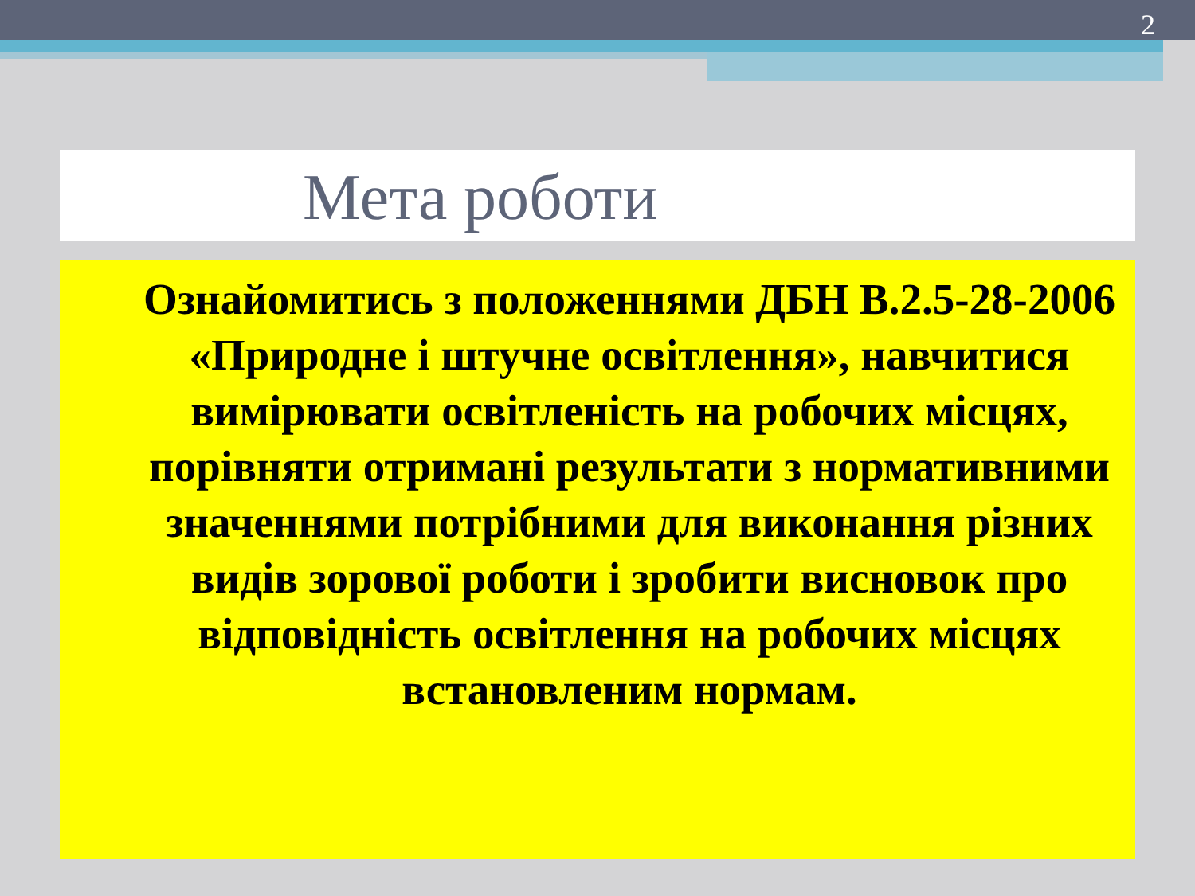2
Мета роботи
Ознайомитись з положеннями ДБН В.2.5-28-2006 «Природне і штучне освітлення», навчитися вимірювати освітленість на робочих місцях, порівняти отримані результати з нормативними значеннями потрібними для виконання різних видів зорової роботи і зробити висновок про відповідність освітлення на робочих місцях встановленим нормам.